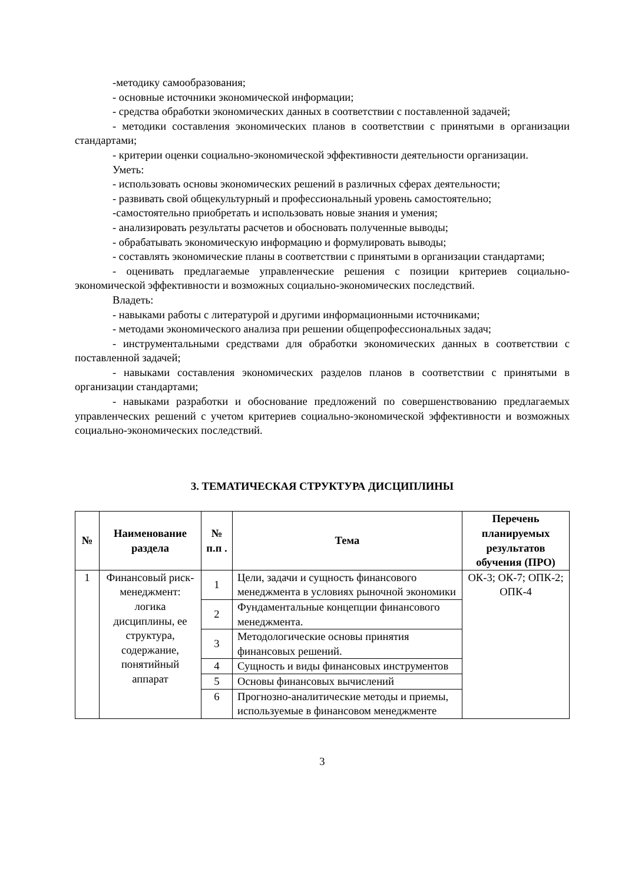-методику самообразования;
- основные источники экономической информации;
- средства обработки экономических данных в соответствии с поставленной задачей;
- методики составления экономических планов в соответствии с принятыми в организации стандартами;
- критерии оценки социально-экономической эффективности деятельности организации.
Уметь:
- использовать основы экономических решений в различных сферах деятельности;
- развивать свой общекультурный и профессиональный уровень самостоятельно;
-самостоятельно приобретать и использовать новые знания и умения;
- анализировать результаты расчетов и обосновать полученные выводы;
- обрабатывать экономическую информацию и формулировать выводы;
- составлять экономические планы в соответствии с принятыми в организации стандартами;
- оценивать предлагаемые управленческие решения с позиции критериев социально-экономической эффективности и возможных социально-экономических последствий.
Владеть:
- навыками работы с литературой и другими информационными источниками;
- методами экономического анализа при решении общепрофессиональных задач;
- инструментальными средствами для обработки экономических данных в соответствии с поставленной задачей;
- навыками составления экономических разделов планов в соответствии с принятыми в организации стандартами;
- навыками разработки и обоснование предложений по совершенствованию предлагаемых управленческих решений с учетом критериев социально-экономической эффективности и возможных социально-экономических последствий.
3. ТЕМАТИЧЕСКАЯ СТРУКТУРА ДИСЦИПЛИНЫ
| № | Наименование раздела | № п.п . | Тема | Перечень планируемых результатов обучения (ПРО) |
| --- | --- | --- | --- | --- |
| 1 | Финансовый риск-менеджмент: логика дисциплины, ее структура, содержание, понятийный аппарат | 1 | Цели, задачи и сущность финансового менеджмента в условиях рыночной экономики | ОК-3; ОК-7; ОПК-2; ОПК-4 |
| | | 2 | Фундаментальные концепции финансового менеджмента. | |
| | | 3 | Методологические основы принятия финансовых решений. | |
| | | 4 | Сущность и виды финансовых инструментов | |
| | | 5 | Основы финансовых вычислений | |
| | | 6 | Прогнозно-аналитические методы и приемы, используемые в финансовом менеджменте | |
3